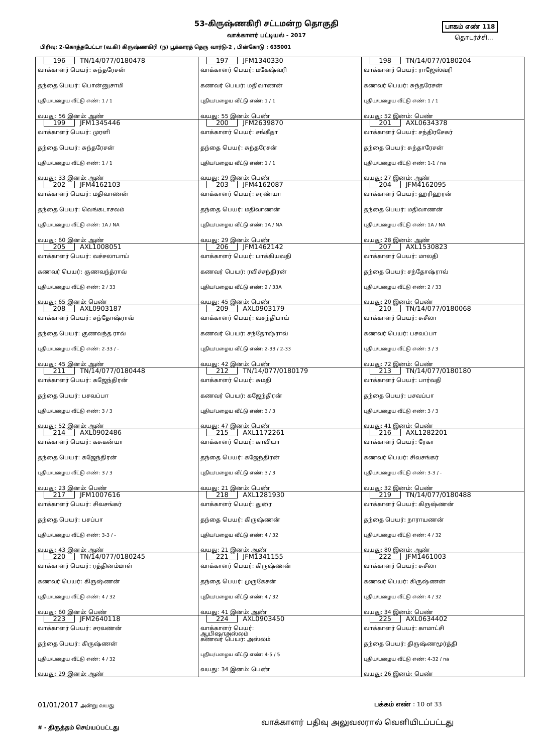53-கிருஷ்ணகிரி சட்டமன்ற தொகுதி பாகம் எண் 118
வாக்காளர் பட்டியல் - 2017 தொடர்ச்சி...
பிரிவு: 2-கொத்தபேட்டா (வ.கி) கிருஷ்ணகிரி (ந) பூக்காரத் தெரு வார்டு-2 , பின்கோடு : 635001
| 196 TN/14/077/0180478 வாக்காளர் பெயர்: சுந்தரேசன் தந்தை பெயர்: பொன்னுசாமி புதிய/பழைய வீட்டு எண்: 1 / 1 வயது: 56 இனம்: ஆண் | 197 JFM1340330 வாக்காளர் பெயர்: மகேஷ்வரி கணவர் பெயர்: மதிவாணன் புதிய/பழைய வீட்டு எண்: 1 / 1 வயது: 55 இனம்: பெண் | 198 TN/14/077/0180204 வாக்காளர் பெயர்: ராஜேஸ்வரி கணவர் பெயர்: சுந்தரேசன் புதிய/பழைய வீட்டு எண்: 1 / 1 வயது: 52 இனம்: பெண் |
| 199 JFM1345446 வாக்காளர் பெயர்: முரளி தந்தை பெயர்: சுந்தரேசன் புதிய/பழைய வீட்டு எண்: 1 / 1 வயது: 33 இனம்: ஆண் | 200 JFM2639870 வாக்காளர் பெயர்: சங்கீதா தந்தை பெயர்: சுந்தரேசன் புதிய/பழைய வீட்டு எண்: 1 / 1 வயது: 29 இனம்: பெண் | 201 AXL0634378 வாக்காளர் பெயர்: சந்திரசேகர் தந்தை பெயர்: சுந்தாரேசன் புதிய/பழைய வீட்டு எண்: 1-1 / na வயது: 27 இனம்: ஆண் |
| 202 JFM4162103 வாக்காளர் பெயர்: மதிவாணன் தந்தை பெயர்: வெங்கடாசலம் புதிய/பழைய வீட்டு எண்: 1A / NA வயது: 60 இனம்: ஆண் | 203 JFM4162087 வாக்காளர் பெயர்: சரண்யா தந்தை பெயர்: மதிவாணன் புதிய/பழைய வீட்டு எண்: 1A / NA வயது: 29 இனம்: பெண் | 204 JFM4162095 வாக்காளர் பெயர்: ஹரிஹரன் தந்தை பெயர்: மதிவாணன் புதிய/பழைய வீட்டு எண்: 1A / NA வயது: 28 இனம்: ஆண் |
| 205 AXL1008051 வாக்காளர் பெயர்: வச்சலாபாய் கணவர் பெயர்: குணவந்த்ராவ் புதிய/பழைய வீட்டு எண்: 2 / 33 வயது: 65 இனம்: பெண் | 206 JFM1462142 வாக்காளர் பெயர்: பாக்கியவதி கணவர் பெயர்: ரவிச்சந்திரன் புதிய/பழைய வீட்டு எண்: 2 / 33A வயது: 45 இனம்: பெண் | 207 AXL1530823 வாக்காளர் பெயர்: மாலதி தந்தை பெயர்: சந்தோஷ்ராவ் புதிய/பழைய வீட்டு எண்: 2 / 33 வயது: 20 இனம்: பெண் |
| 208 AXL0903187 வாக்காளர் பெயர்: சந்தோஷ்ராவ் தந்தை பெயர்: குணவந்த ராவ் புதிய/பழைய வீட்டு எண்: 2-33 / - வயது: 45 இனம்: ஆண் | 209 AXL0903179 வாக்காளர் பெயர்: வசந்திபாய் கணவர் பெயர்: சந்தோஷ்ராவ் புதிய/பழைய வீட்டு எண்: 2-33 / 2-33 வயது: 42 இனம்: பெண் | 210 TN/14/077/0180068 வாக்காளர் பெயர்: சுசீலா கணவர் பெயர்: பசவப்பா புதிய/பழைய வீட்டு எண்: 3 / 3 வயது: 72 இனம்: பெண் |
| 211 TN/14/077/0180448 வாக்காளர் பெயர்: கஜேந்திரன் தந்தை பெயர்: பசவப்பா புதிய/பழைய வீட்டு எண்: 3 / 3 வயது: 52 இனம்: ஆண் | 212 TN/14/077/0180179 வாக்காளர் பெயர்: சுமதி கணவர் பெயர்: கஜேந்திரன் புதிய/பழைய வீட்டு எண்: 3 / 3 வயது: 47 இனம்: பெண் | 213 TN/14/077/0180180 வாக்காளர் பெயர்: பார்வதி தந்தை பெயர்: பசவப்பா புதிய/பழைய வீட்டு எண்: 3 / 3 வயது: 41 இனம்: பெண் |
| 214 AXL0902486 வாக்காளர் பெயர்: கசுகன்யா தந்தை பெயர்: கஜேந்திரன் புதிய/பழைய வீட்டு எண்: 3 / 3 வயது: 23 இனம்: பெண் | 215 AXL1172261 வாக்காளர் பெயர்: காவியா தந்தை பெயர்: கஜேந்திரன் புதிய/பழைய வீட்டு எண்: 3 / 3 வயது: 21 இனம்: பெண் | 216 AXL1282201 வாக்காளர் பெயர்: ரேகா கணவர் பெயர்: சிவசங்கர் புதிய/பழைய வீட்டு எண்: 3-3 / - வயது: 32 இனம்: பெண் |
| 217 JFM1007616 வாக்காளர் பெயர்: சிவசங்கர் தந்தை பெயர்: பசப்பா புதிய/பழைய வீட்டு எண்: 3-3 / - வயது: 43 இனம்: ஆண் | 218 AXL1281930 வாக்காளர் பெயர்: துரை தந்தை பெயர்: கிருஷ்ணன் புதிய/பழைய வீட்டு எண்: 4 / 32 வயது: 21 இனம்: ஆண் | 219 TN/14/077/0180488 வாக்காளர் பெயர்: கிருஷ்ணன் தந்தை பெயர்: நாராயணன் புதிய/பழைய வீட்டு எண்: 4 / 32 வயது: 80 இனம்: ஆண் |
| 220 TN/14/077/0180245 வாக்காளர் பெயர்: ரத்தினம்மாள் கணவர் பெயர்: கிருஷ்ணன் புதிய/பழைய வீட்டு எண்: 4 / 32 வயது: 60 இனம்: பெண் | 221 JFM1341155 வாக்காளர் பெயர்: கிருஷ்ணன் தந்தை பெயர்: முருகேசன் புதிய/பழைய வீட்டு எண்: 4 / 32 வயது: 41 இனம்: ஆண் | 222 JFM1461003 வாக்காளர் பெயர்: சுசீலா கணவர் பெயர்: கிருஷ்ணன் புதிய/பழைய வீட்டு எண்: 4 / 32 வயது: 34 இனம்: பெண் |
| 223 JFM2640118 வாக்காளர் பெயர்: சரவணன் தந்தை பெயர்: கிருஷ்ணன் புதிய/பழைய வீட்டு எண்: 4 / 32 வயது: 29 இனம்: ஆண் | 224 AXL0903450 வாக்காளர் பெயர்: ஆயிஷாஅஸ்லம் கணவர் பெயர்: அஸ்லம் புதிய/பழைய வீட்டு எண்: 4-5 / 5 வயது: 34 இனம்: பெண் | 225 AXL0634402 வாக்காளர் பெயர்: காமாட்சி தந்தை பெயர்: திருஷ்ணமூர்த்தி புதிய/பழைய வீட்டு எண்: 4-32 / na வயது: 26 இனம்: பெண் |
01/01/2017 அன்று வயது பக்கம் எண் : 10 of 33
வாக்காளர் பதிவு அலுவலரால் வெளியிடப்பட்டது
# - திருத்தம் செய்யப்பட்டது